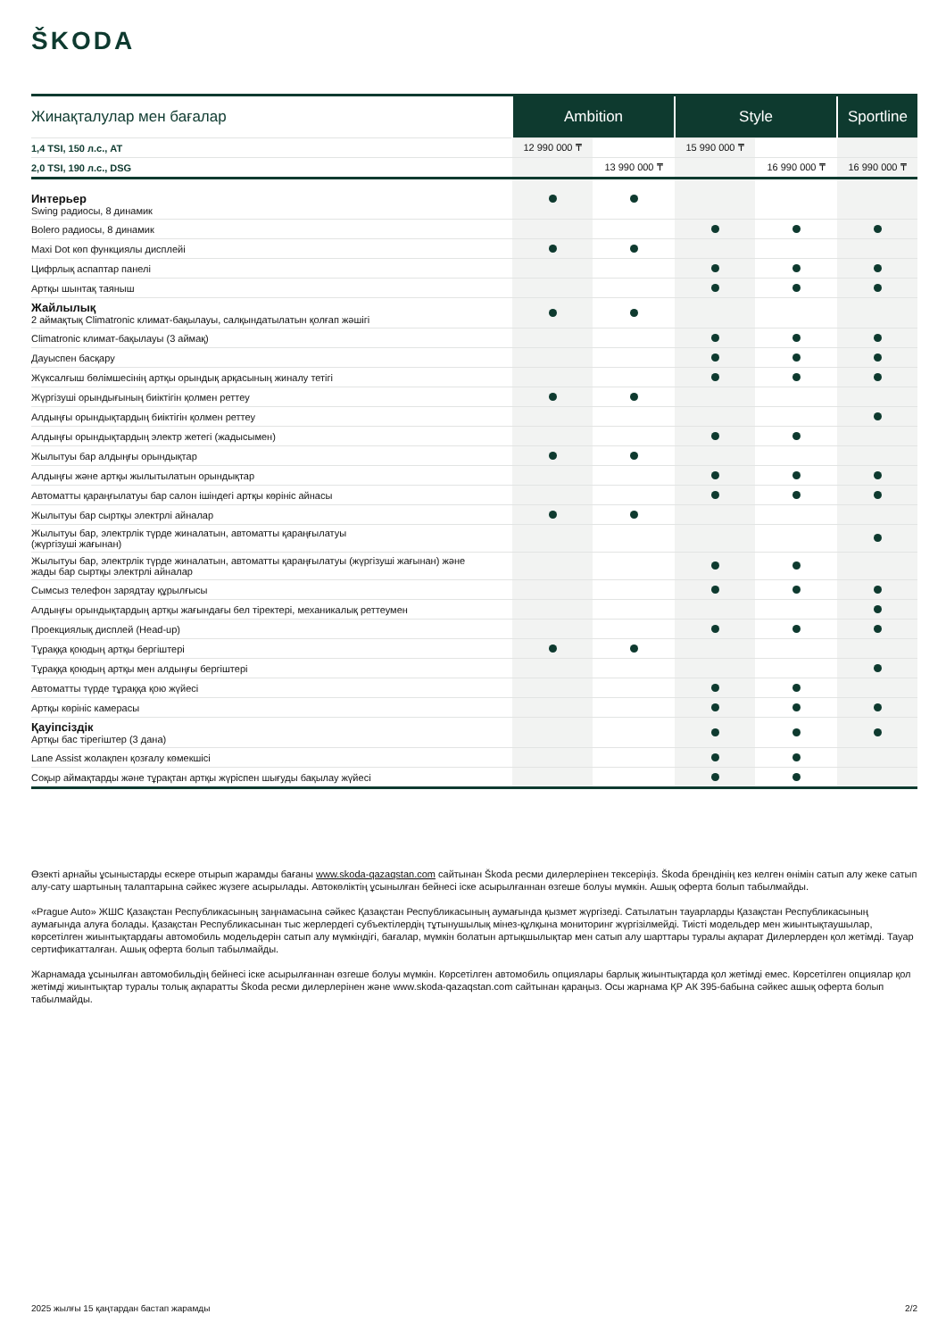ŠKODA
| Жинақталулар мен бағалар | Ambition | | Style | | Sportline |
| --- | --- | --- | --- | --- | --- |
| 1,4 TSI, 150 л.с., AT | 12 990 000 ₸ | | 15 990 000 ₸ | | |
| 2,0 TSI, 190 л.с., DSG | | 13 990 000 ₸ | | 16 990 000 ₸ | 16 990 000 ₸ |
| Интерьер Swing радиосы, 8 динамик | | | | | |
| Bolero радиосы, 8 динамик | | | | | |
| Maxi Dot көп функциялы дисплейі | | | | | |
| Цифрлық аспаптар панелі | | | | | |
| Артқы шынтақ таяныш | | | | | |
| Жайлылық 2 аймақтық Climatronic климат-бақылауы, салқындатылатын қолғап жәшігі | | | | | |
| Climatronic климат-бақылауы (3 аймақ) | | | | | |
| Дауыспен басқару | | | | | |
| Жүксалғыш бөлімшесінің артқы орындық арқасының жиналу тетігі | | | | | |
| Жүргізуші орындығының биіктігін қолмен реттеу | | | | | |
| Алдыңғы орындықтардың биіктігін қолмен реттеу | | | | | |
| Алдыңғы орындықтардың электр жетегі (жадысымен) | | | | | |
| Жылытуы бар алдыңғы орындықтар | | | | | |
| Алдыңғы және артқы жылытылатын орындықтар | | | | | |
| Автоматты қараңғылатуы бар салон ішіндегі артқы көрініс айнасы | | | | | |
| Жылытуы бар сыртқы электрлі айналар | | | | | |
| Жылытуы бар, электрлік түрде жиналатын, автоматты қараңғылатуы (жүргізуші жағынан) | | | | | |
| Жылытуы бар, электрлік түрде жиналатын, автоматты қараңғылатуы (жүргізуші жағынан) және жады бар сыртқы электрлі айналар | | | | | |
| Сымсыз телефон зарядтау құрылғысы | | | | | |
| Алдыңғы орындықтардың артқы жағындағы бел тіректері, механикалық реттеумен | | | | | |
| Проекциялық дисплей (Head-up) | | | | | |
| Тұраққа қоюдың артқы бергіштері | | | | | |
| Тұраққа қоюдың артқы мен алдыңғы бергіштері | | | | | |
| Автоматты түрде тұраққа қою жүйесі | | | | | |
| Артқы көрініс камерасы | | | | | |
| Қауіпсіздік Артқы бас тірегіштер (3 дана) | | | | | |
| Lane Assist жолақпен қозғалу көмекшісі | | | | | |
| Соқыр аймақтарды және тұрақтан артқы жүріспен шығуды бақылау жүйесі | | | | | |
Өзекті арнайы ұсыныстарды ескере отырып жарамды бағаны www.skoda-qazaqstan.com сайтынан Škoda ресми дилерлерінен тексеріңіз. Škoda брендінің кез келген өнімін сатып алу жеке сатып алу-сату шартының талаптарына сәйкес жүзеге асырылады. Автокөліктің ұсынылған бейнесі іске асырылғаннан өзгеше болуы мүмкін. Ашық оферта болып табылмайды.
«Prague Auto» ЖШС Қазақстан Республикасының заңнамасына сәйкес Қазақстан Республикасының аумағында қызмет жүргізеді. Сатылатын тауарларды Қазақстан Республикасының аумағында алуға болады. Қазақстан Республикасынан тыс жерлердегі субъектілердің тұтынушылық мінез-құлқына мониторинг жүргізілмейді. Тиісті модельдер мен жиынтықтаушылар, көрсетілген жиынтықтардағы автомобиль модельдерін сатып алу мүмкіндігі, бағалар, мүмкін болатын артықшылықтар мен сатып алу шарттары туралы ақпарат Дилерлерден қол жетімді. Тауар сертификатталған. Ашық оферта болып табылмайды.
Жарнамада ұсынылған автомобильдің бейнесі іске асырылғаннан өзгеше болуы мүмкін. Көрсетілген автомобиль опциялары барлық жиынтықтарда қол жетімді емес. Көрсетілген опциялар қол жетімді жиынтықтар туралы толық ақпаратты Škoda ресми дилерлерінен және www.skoda-qazaqstan.com сайтынан қараңыз. Осы жарнама ҚР АК 395-бабына сәйкес ашық оферта болып табылмайды.
2025 жылғы 15 қаңтардан бастап жарамды 2/2